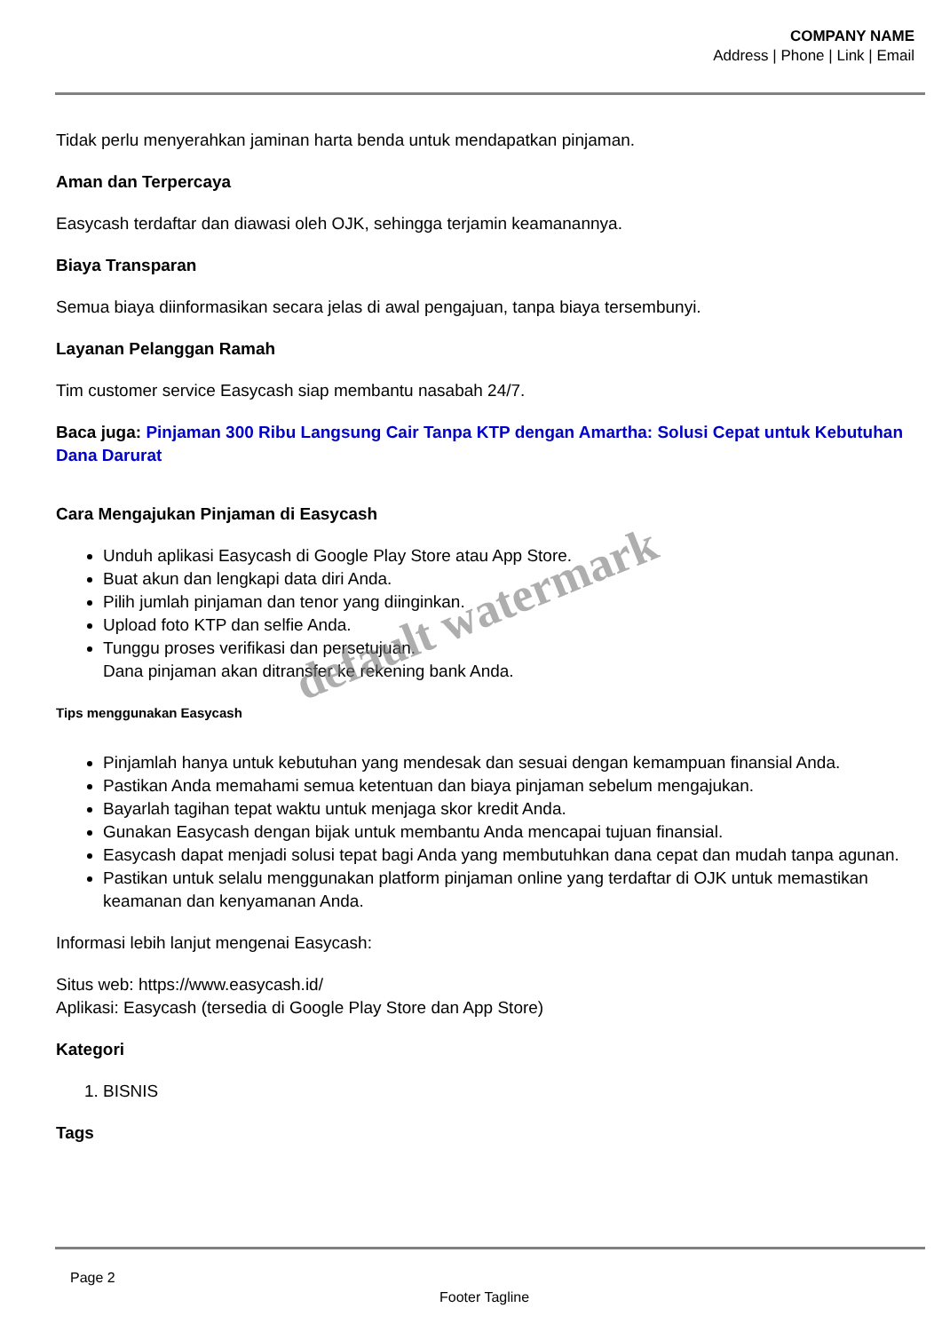COMPANY NAME
Address | Phone | Link | Email
Tidak perlu menyerahkan jaminan harta benda untuk mendapatkan pinjaman.
Aman dan Terpercaya
Easycash terdaftar dan diawasi oleh OJK, sehingga terjamin keamanannya.
Biaya Transparan
Semua biaya diinformasikan secara jelas di awal pengajuan, tanpa biaya tersembunyi.
Layanan Pelanggan Ramah
Tim customer service Easycash siap membantu nasabah 24/7.
Baca juga: Pinjaman 300 Ribu Langsung Cair Tanpa KTP dengan Amartha: Solusi Cepat untuk Kebutuhan Dana Darurat
Cara Mengajukan Pinjaman di Easycash
Unduh aplikasi Easycash di Google Play Store atau App Store.
Buat akun dan lengkapi data diri Anda.
Pilih jumlah pinjaman dan tenor yang diinginkan.
Upload foto KTP dan selfie Anda.
Tunggu proses verifikasi dan persetujuan.
Dana pinjaman akan ditransfer ke rekening bank Anda.
Tips menggunakan Easycash
Pinjamlah hanya untuk kebutuhan yang mendesak dan sesuai dengan kemampuan finansial Anda.
Pastikan Anda memahami semua ketentuan dan biaya pinjaman sebelum mengajukan.
Bayarlah tagihan tepat waktu untuk menjaga skor kredit Anda.
Gunakan Easycash dengan bijak untuk membantu Anda mencapai tujuan finansial.
Easycash dapat menjadi solusi tepat bagi Anda yang membutuhkan dana cepat dan mudah tanpa agunan.
Pastikan untuk selalu menggunakan platform pinjaman online yang terdaftar di OJK untuk memastikan keamanan dan kenyamanan Anda.
Informasi lebih lanjut mengenai Easycash:
Situs web: https://www.easycash.id/
Aplikasi: Easycash (tersedia di Google Play Store dan App Store)
Kategori
1. BISNIS
Tags
default watermark
Page 2
Footer Tagline